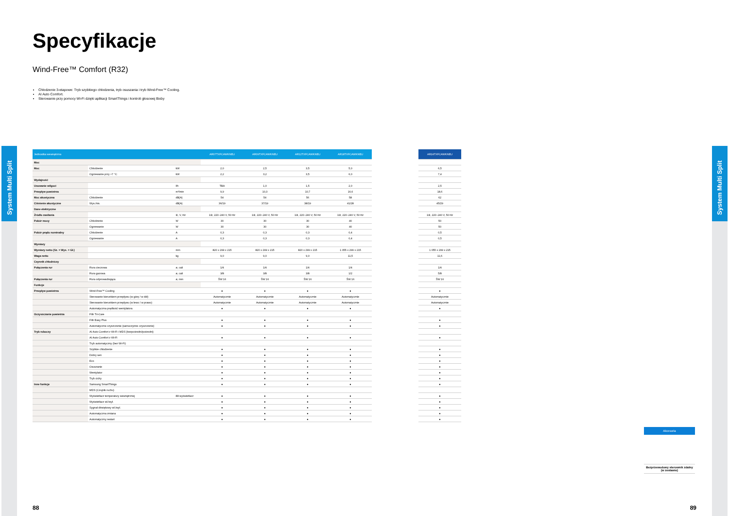System Multi Split
System Multi Split
Specyfikacje
Wind-Free™ Comfort (R32)
Chłodzenie 3-etapowe: Tryb szybkiego chłodzenia, tryb osuszania i tryb Wind-Free™ Cooling.
AI Auto Comfort.
Sterowanie przy pomocy Wi-Fi dzięki aplikacji SmartThings i kontroli głosowej Bixby
| Jednostka wewnętrzna | | | AR07TXFCAWKNEU | AR09TXFCAWKNEU | AR12TXFCAWKNEU | AR18TXFCAWKNEU | | AR24TXFCAWKNEU |
| Moc | | | | | | | | |
| Moc | Chłodzenie | kW | 2,0 | 2,5 | 3,5 | 5,0 | | 6,5 |
| | Ogrzewanie przy +7 °C | kW | 2,2 | 3,2 | 3,5 | 6,0 | | 7,4 |
| Wydajność | | | | | | | | |
| Usuwanie wilgoci | | l/h | TBA | 1,0 | 1,5 | 2,0 | | 2,5 |
| Przepływ powietrza | | m³/min | 9,9 | 10,3 | 10,7 | 16,6 | | 18,6 |
| Moc akustyczna | Chłodzenie | dB(A) | 54 | 54 | 56 | 58 | | 62 |
| Ciśnienie akustyczne | Wys./nis. | dB(A) | 36/19 | 37/19 | 38/19 | 41/28 | | 45/29 |
| Dane elektryczne | | | | | | | | |
| Źródło zasilania | | Φ, V, Hz | 1Φ, 220~240 V, 50 Hz | 1Φ, 220~240 V, 50 Hz | 1Φ, 220~240 V, 50 Hz | 1Φ, 220~240 V, 50 Hz | | 1Φ, 220~240 V, 50 Hz |
| Pobór mocy | Chłodzenie | W | 30 | 30 | 30 | 40 | | 50 |
| | Ogrzewanie | W | 30 | 30 | 30 | 40 | | 50 |
| Pobór prądu nominalny | Chłodzenie | A | 0,3 | 0,3 | 0,3 | 0,4 | | 0,5 |
| | Ogrzewanie | A | 0,3 | 0,3 | 0,3 | 0,4 | | 0,5 |
| Wymiary | | | | | | | | |
| Wymiary netto (Sz. × Wys. × Gł.) | | mm | 820 x 299 x 215 | 820 x 299 x 215 | 820 x 299 x 215 | 1 055 x 299 x 215 | | 1 055 x 299 x 215 |
| Waga netto | | kg | 9,0 | 9,0 | 9,0 | 11,5 | | 11,6 |
| Czynnik chłodniczy | | | | | | | | |
| Połączenia rur | Rura cieczowa | ø, cali | 1/4 | 1/4 | 1/4 | 1/4 | | 1/4 |
| | Rura gazowa | ø, cali | 3/8 | 3/8 | 3/8 | 1/2 | | 5/8 |
| Połączenia rur | Rura odprowadzająca | ø, mm | ŚW 16 | ŚW 16 | ŚW 16 | ŚW 16 | | ŚW 16 |
| Funkcje | | | | | | | | |
| Przepływ powietrza | Wind-Free™ Cooling | | ● | ● | ● | ● | | ● |
| | Sterowanie kierunkiem przepływu (w górę / w dół) | | Automatycznie | Automatycznie | Automatycznie | Automatycznie | | Automatycznie |
| | Sterowanie kierunkiem przepływu (w lewo / w prawo) | | Automatycznie | Automatycznie | Automatycznie | Automatycznie | | Automatycznie |
| | Automatyczna prędkość wentylatora | | ● | ● | ● | ● | | ● |
| Oczyszczanie powietrza | Filtr Tri-Care | | | | | | | |
| | Filtr Easy Plus | | ● | ● | ● | ● | | ● |
| | Automatyczne czyszczenie (samoczynne czyszczenie) | | ● | ● | ● | ● | | ● |
| Tryb roboczy | AI Auto Comfort z Wi-Fi i MDS (bezpośredni/pośredni) | | | | | | | |
| | AI Auto Comfort z Wi-Fi | | ● | ● | ● | ● | | ● |
| | Tryb automatyczny (bez Wi-Fi) | | | | | | | |
| | Szybkie chłodzenie | | ● | ● | ● | ● | | ● |
| | Dobry sen | | ● | ● | ● | ● | | ● |
| | Eco | | ● | ● | ● | ● | | ● |
| | Osuszanie | | ● | ● | ● | ● | | ● |
| | Wentylator | | ● | ● | ● | ● | | ● |
| | Tryb cichy | | ● | ● | ● | ● | | ● |
| Inne funkcje | Samsung SmartThings | | ● | ● | ● | ● | | ● |
| | MDS (Czujnik ruchu) | | | | | | | |
| | Wyświetlacz temperatury wewnętrznej | 88 wyświetlacz | ● | ● | ● | ● | | ● |
| | Wyświetlacz wł./wył. | | ● | ● | ● | ● | | ● |
| | Sygnał dźwiękowy wł./wył. | | ● | ● | ● | ● | | ● |
| | Automatyczna zmiana | | ● | ● | ● | ● | | ● |
| | Automatyczny restart | | ● | ● | ● | ● | | ● |
Akcesoria
Bezprzewodowy sterownik zdalny (w zestawie)
88 89